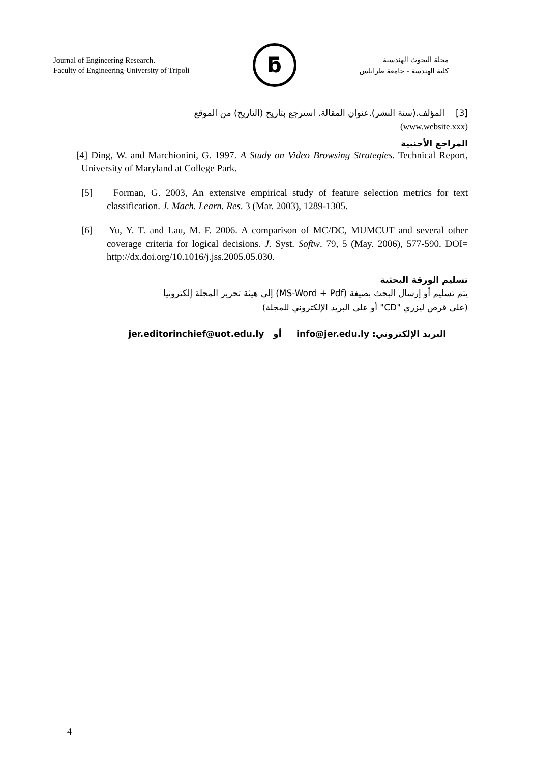Journal of Engineering Research.
Faculty of Engineering-University of Tripoli
ƃ
مجلة البحوث الهندسية
كلية الهندسة - جامعة طرابلس
[3] المؤلف.(سنة النشر).عنوان المقالة. استرجع بتاريخ (التاريخ) من الموقع
(www.website.xxx)
المراجع الأجنبية
[4] Ding, W. and Marchionini, G. 1997. A Study on Video Browsing Strategies. Technical Report, University of Maryland at College Park.
[5] Forman, G. 2003, An extensive empirical study of feature selection metrics for text classification. J. Mach. Learn. Res. 3 (Mar. 2003), 1289-1305.
[6] Yu, Y. T. and Lau, M. F. 2006. A comparison of MC/DC, MUMCUT and several other coverage criteria for logical decisions. J. Syst. Softw. 79, 5 (May. 2006), 577-590. DOI= http://dx.doi.org/10.1016/j.jss.2005.05.030.
تسليم الورقة البحثية
يتم تسليم أو إرسال البحث بصيغة (MS-Word + Pdf) إلى هيئة تحرير المجلة إلكترونيا
(على قرص ليزري "CD" أو على البريد الإلكتروني للمجلة)
البريد الإلكتروني: info@jer.edu.ly أو jer.editorinchief@uot.edu.ly
4